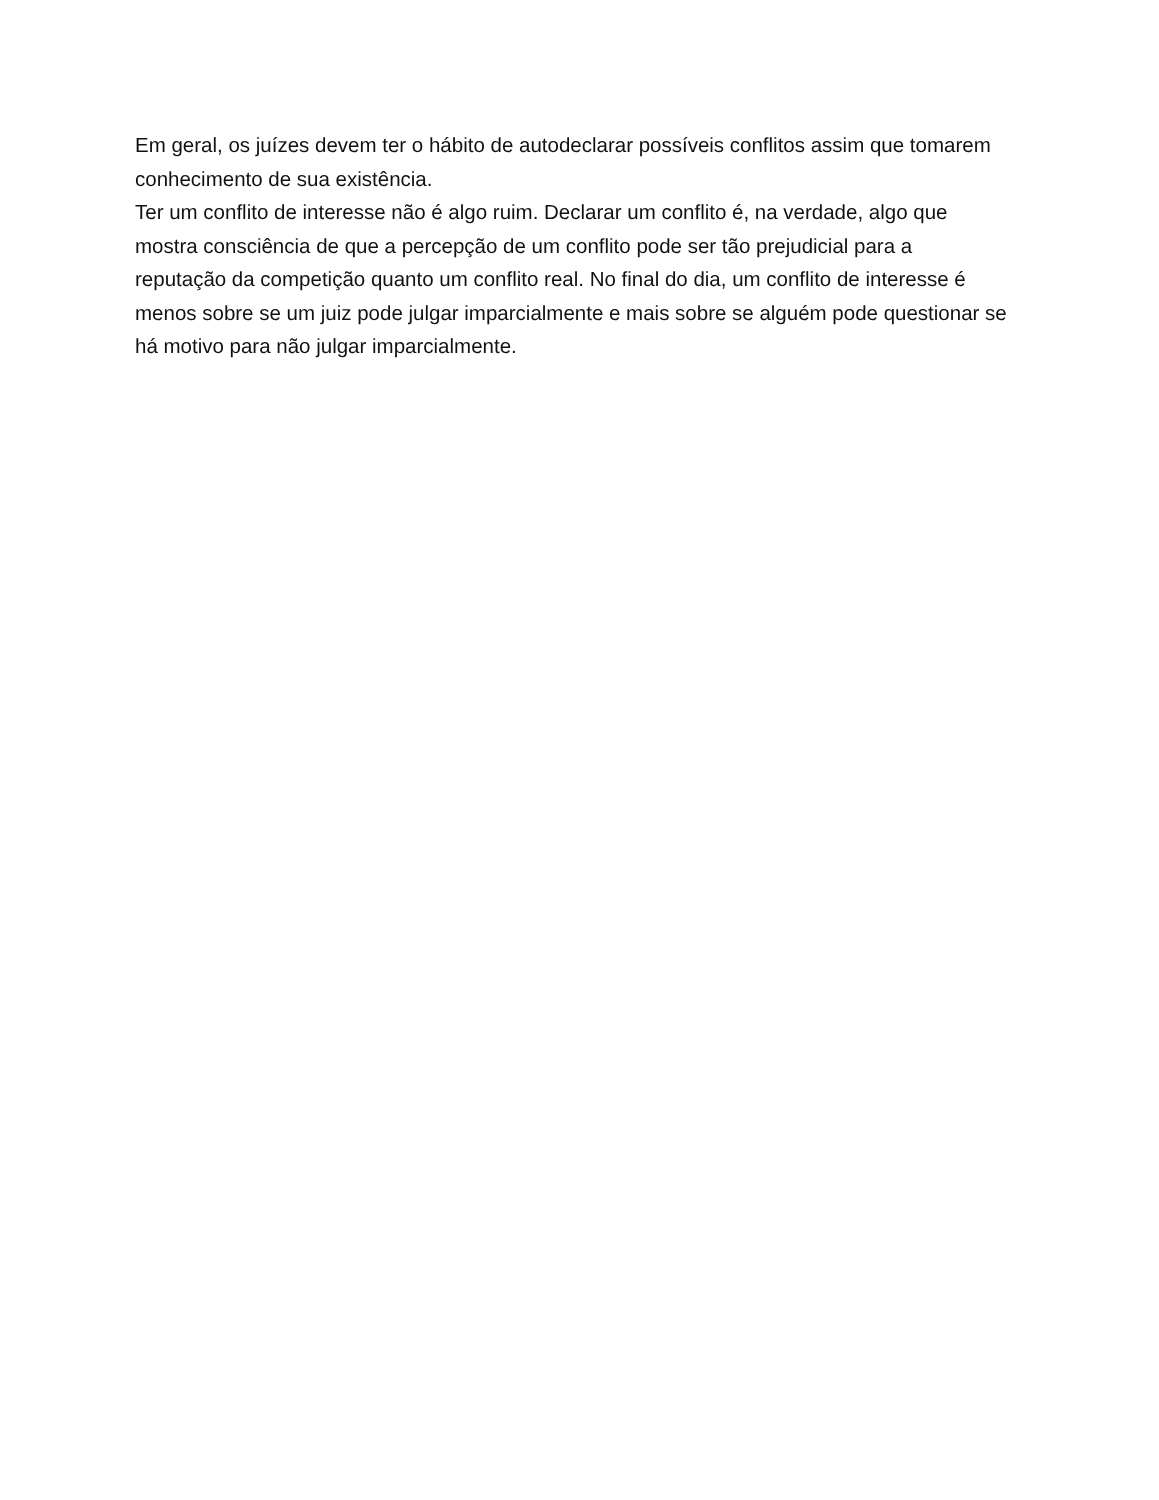Em geral, os juízes devem ter o hábito de autodeclarar possíveis conflitos assim que tomarem conhecimento de sua existência.
Ter um conflito de interesse não é algo ruim. Declarar um conflito é, na verdade, algo que mostra consciência de que a percepção de um conflito pode ser tão prejudicial para a reputação da competição quanto um conflito real. No final do dia, um conflito de interesse é menos sobre se um juiz pode julgar imparcialmente e mais sobre se alguém pode questionar se há motivo para não julgar imparcialmente.